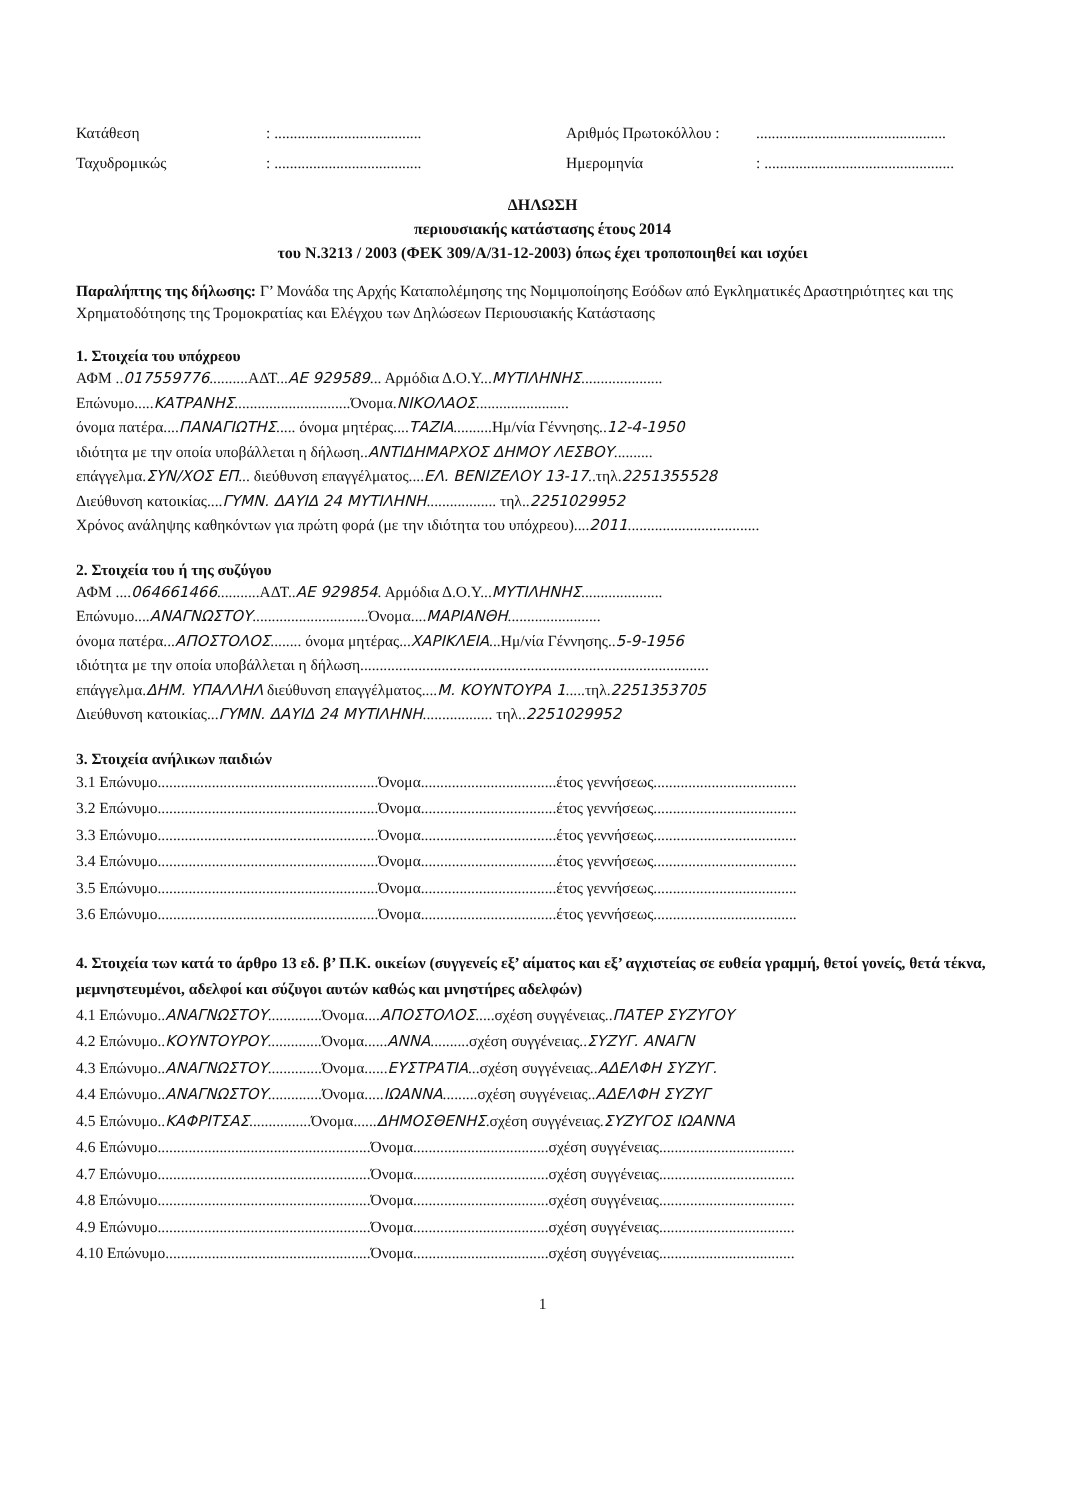Κατάθεση: ...................................... Αριθμός Πρωτοκόλλου :.................................................
Ταχυδρομικώς: ...................................... Ημερομηνία: .................................................
ΔΗΛΩΣΗ
περιουσιακής κατάστασης έτους 2014
του Ν.3213 / 2003 (ΦΕΚ 309/Α/31-12-2003) όπως έχει τροποποιηθεί και ισχύει
Παραλήπτης της δήλωσης: Γ’ Μονάδα της Αρχής Καταπολέμησης της Νομιμοποίησης Εσόδων από Εγκληματικές Δραστηριότητες και της Χρηματοδότησης της Τρομοκρατίας και Ελέγχου των Δηλώσεων Περιουσιακής Κατάστασης
1. Στοιχεία του υπόχρεου
ΑΦΜ ..017559776..........ΑΔΤ...ΑΕ 929589... Αρμόδια Δ.Ο.Υ...ΜΥΤΙΛΗΝΗΣ.....................
Επώνυμο.....ΚΑΤΡΑΝΗΣ..............................Όνομα.ΝΙΚΟΛΑΟΣ........................
όνομα πατέρα....ΠΑΝΑΓΙΩΤΗΣ..... όνομα μητέρας....ΤΑΖΙΑ..........Ημ/νία Γέννησης..12-4-1950
ιδιότητα με την οποία υποβάλλεται η δήλωση..ΑΝΤΙΔΗΜΑΡΧΟΣ ΔΗΜΟΥ ΛΕΣΒΟΥ..........
επάγγελμα.ΣΥΝ/ΧΟΣ ΕΠ... διεύθυνση επαγγέλματος....ΕΛ. ΒΕΝΙΖΕΛΟΥ 13-17..τηλ.2251355528
Διεύθυνση κατοικίας....ΓΥΜΝ. ΔΑΥΙΔ 24 ΜΥΤΙΛΗΝΗ.................. τηλ..2251029952
Χρόνος ανάληψης καθηκόντων για πρώτη φορά (με την ιδιότητα του υπόχρεου)....2011..................................
2. Στοιχεία του ή της συζύγου
ΑΦΜ ....064661466...........ΑΔΤ..ΑΕ 929854. Αρμόδια Δ.Ο.Υ...ΜΥΤΙΛΗΝΗΣ.....................
Επώνυμο....ΑΝΑΓΝΩΣΤΟΥ..............................Όνομα....ΜΑΡΙΑΝΘΗ........................
όνομα πατέρα...ΑΠΟΣΤΟΛΟΣ........ όνομα μητέρας...ΧΑΡΙΚΛΕΙΑ...Ημ/νία Γέννησης..5-9-1956
ιδιότητα με την οποία υποβάλλεται η δήλωση..........................................................................................
επάγγελμα.ΔΗΜ. ΥΠΑΛΛΗΛ διεύθυνση επαγγέλματος....Μ. ΚΟΥΝΤΟΥΡΑ 1.....τηλ.2251353705
Διεύθυνση κατοικίας...ΓΥΜΝ. ΔΑΥΙΔ 24 ΜΥΤΙΛΗΝΗ.................. τηλ..2251029952
3. Στοιχεία ανήλικων παιδιών
3.1 Επώνυμο.........................................................Όνομα...................................έτος γεννήσεως.....................................
3.2 Επώνυμο.........................................................Όνομα...................................έτος γεννήσεως.....................................
3.3 Επώνυμο.........................................................Όνομα...................................έτος γεννήσεως.....................................
3.4 Επώνυμο.........................................................Όνομα...................................έτος γεννήσεως.....................................
3.5 Επώνυμο.........................................................Όνομα...................................έτος γεννήσεως.....................................
3.6 Επώνυμο.........................................................Όνομα...................................έτος γεννήσεως.....................................
4. Στοιχεία των κατά το άρθρο 13 εδ. β’ Π.Κ. οικείων (συγγενείς εξ’ αίματος και εξ’ αγχιστείας σε ευθεία γραμμή, θετοί γονείς, θετά τέκνα, μεμνηστευμένοι, αδελφοί και σύζυγοι αυτών καθώς και μνηστήρες αδελφών)
4.1 Επώνυμο..ΑΝΑΓΝΩΣΤΟΥ..............Όνομα....ΑΠΟΣΤΟΛΟΣ.....σχέση συγγένειας..ΠΑΤΕΡ ΣΥΖΥΓΟΥ
4.2 Επώνυμο..ΚΟΥΝΤΟΥΡΟΥ..............Όνομα......ΑΝΝΑ..........σχέση συγγένειας..ΣΥΖΥΓ. ΑΝΑΓΝ
4.3 Επώνυμο..ΑΝΑΓΝΩΣΤΟΥ..............Όνομα......ΕΥΣΤΡΑΤΙΑ...σχέση συγγένειας..ΑΔΕΛΦΗ ΣΥΖΥΓ.
4.4 Επώνυμο..ΑΝΑΓΝΩΣΤΟΥ..............Όνομα.....ΙΩΑΝΝΑ.........σχέση συγγένειας..ΑΔΕΛΦΗ ΣΥΖΥΓ
4.5 Επώνυμο..ΚΑΦΡΙΤΣΑΣ................Όνομα......ΔΗΜΟΣΘΕΝΗΣ.σχέση συγγένειας.ΣΥΖΥΓΟΣ ΙΩΑΝΝΑ
4.6 Επώνυμο.......................................................Όνομα...................................σχέση συγγένειας...................................
4.7 Επώνυμο.......................................................Όνομα...................................σχέση συγγένειας...................................
4.8 Επώνυμο.......................................................Όνομα...................................σχέση συγγένειας...................................
4.9 Επώνυμο.......................................................Όνομα...................................σχέση συγγένειας...................................
4.10 Επώνυμο.....................................................Όνομα...................................σχέση συγγένειας...................................
1